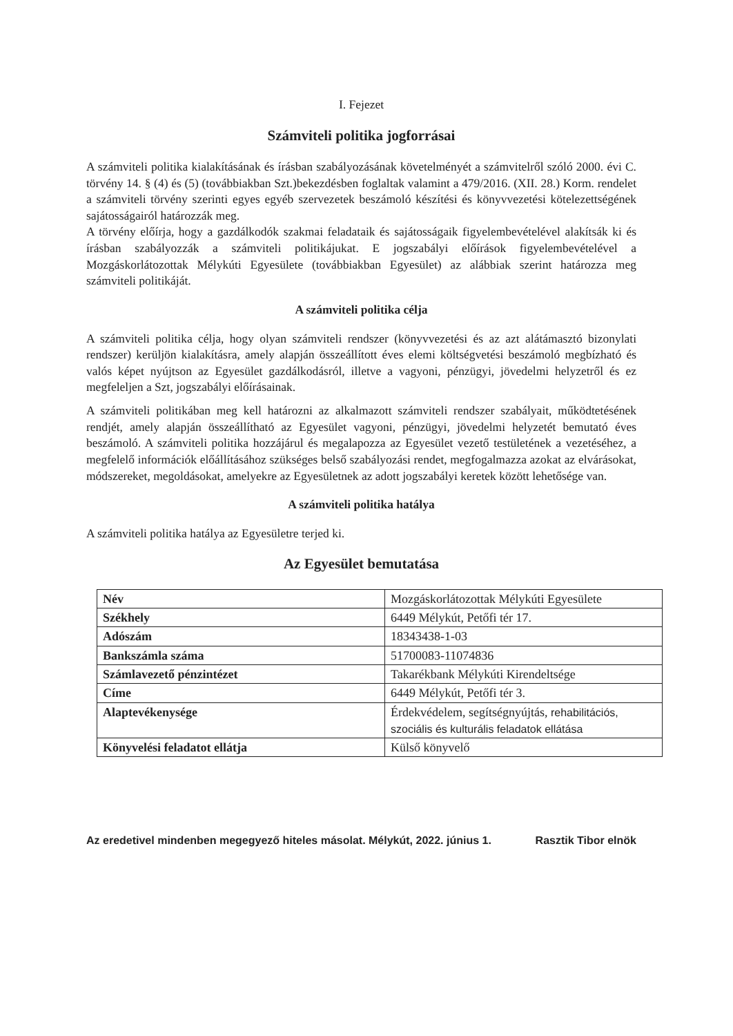I. Fejezet
Számviteli politika jogforrásai
A számviteli politika kialakításának és írásban szabályozásának követelményét a számvitelről szóló 2000. évi C. törvény 14. § (4) és (5) (továbbiakban Szt.)bekezdésben foglaltak valamint a 479/2016. (XII. 28.) Korm. rendelet a számviteli törvény szerinti egyes egyéb szervezetek beszámoló készítési és könyvvezetési kötelezettségének sajátosságairól határozzák meg.
A törvény előírja, hogy a gazdálkodók szakmai feladataik és sajátosságaik figyelembevételével alakítsák ki és írásban szabályozzák a számviteli politikájukat. E jogszabályi előírások figyelembevételével a Mozgáskorlátozottak Mélykúti Egyesülete (továbbiakban Egyesület) az alábbiak szerint határozza meg számviteli politikáját.
A számviteli politika célja
A számviteli politika célja, hogy olyan számviteli rendszer (könyvvezetési és az azt alátámasztó bizonylati rendszer) kerüljön kialakításra, amely alapján összeállított éves elemi költségvetési beszámoló megbízható és valós képet nyújtson az Egyesület gazdálkodásról, illetve a vagyoni, pénzügyi, jövedelmi helyzetről és ez megfeleljen a Szt, jogszabályi előírásainak.
A számviteli politikában meg kell határozni az alkalmazott számviteli rendszer szabályait, működtetésének rendjét, amely alapján összeállítható az Egyesület vagyoni, pénzügyi, jövedelmi helyzetét bemutató éves beszámoló. A számviteli politika hozzájárul és megalapozza az Egyesület vezető testületének a vezetéséhez, a megfelelő információk előállításához szükséges belső szabályozási rendet, megfogalmazza azokat az elvárásokat, módszereket, megoldásokat, amelyekre az Egyesületnek az adott jogszabályi keretek között lehetősége van.
A számviteli politika hatálya
A számviteli politika hatálya az Egyesületre terjed ki.
Az Egyesület bemutatása
| Név | Mozgáskorlátozottak Mélykúti Egyesülete |
| Székhely | 6449 Mélykút, Petőfi tér 17. |
| Adószám | 18343438-1-03 |
| Bankszámla száma | 51700083-11074836 |
| Számlavezető pénzintézet | Takarékbank Mélykúti Kirendeltsége |
| Címe | 6449 Mélykút, Petőfi tér 3. |
| Alaptevékenysége | Érdekvédelem, segítségnyújtás, rehabilitációs, szociális és kulturális feladatok ellátása |
| Könyvelési feladatot ellátja | Külső könyvelő |
Az eredetivel mindenben megegyező hiteles másolat. Mélykút, 2022. június 1. Rasztik Tibor elnök